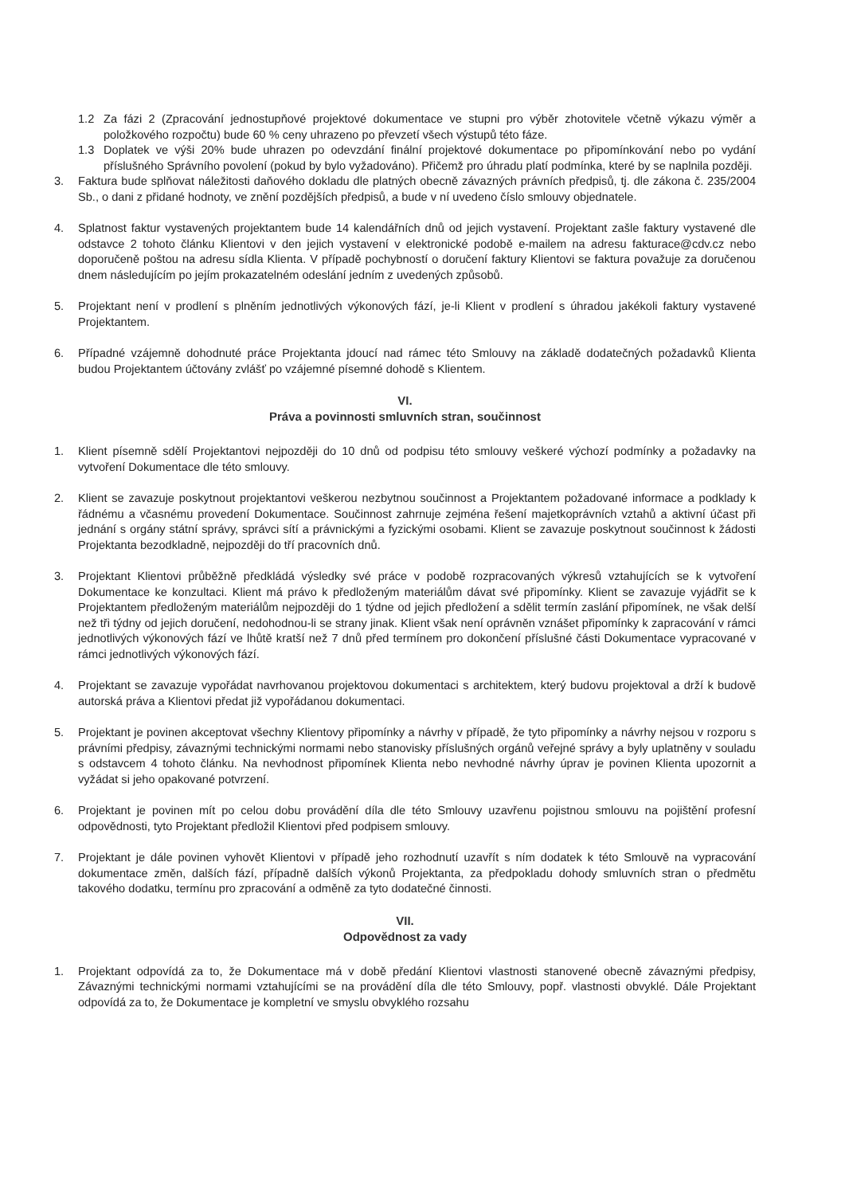1.2 Za fázi 2 (Zpracování jednostupňové projektové dokumentace ve stupni pro výběr zhotovitele včetně výkazu výměr a položkového rozpočtu) bude 60 % ceny uhrazeno po převzetí všech výstupů této fáze.
1.3 Doplatek ve výši 20% bude uhrazen po odevzdání finální projektové dokumentace po připomínkování nebo po vydání příslušného Správního povolení (pokud by bylo vyžadováno). Přičemž pro úhradu platí podmínka, které by se naplnila později.
3. Faktura bude splňovat náležitosti daňového dokladu dle platných obecně závazných právních předpisů, tj. dle zákona č. 235/2004 Sb., o dani z přidané hodnoty, ve znění pozdějších předpisů, a bude v ní uvedeno číslo smlouvy objednatele.
4. Splatnost faktur vystavených projektantem bude 14 kalendářních dnů od jejich vystavení. Projektant zašle faktury vystavené dle odstavce 2 tohoto článku Klientovi v den jejich vystavení v elektronické podobě e-mailem na adresu fakturace@cdv.cz nebo doporučeně poštou na adresu sídla Klienta. V případě pochybností o doručení faktury Klientovi se faktura považuje za doručenou dnem následujícím po jejím prokazatelném odeslání jedním z uvedených způsobů.
5. Projektant není v prodlení s plněním jednotlivých výkonových fází, je-li Klient v prodlení s úhradou jakékoli faktury vystavené Projektantem.
6. Případné vzájemně dohodnuté práce Projektanta jdoucí nad rámec této Smlouvy na základě dodatečných požadavků Klienta budou Projektantem účtovány zvlášť po vzájemné písemné dohodě s Klientem.
VI.
Práva a povinnosti smluvních stran, součinnost
1. Klient písemně sdělí Projektantovi nejpozději do 10 dnů od podpisu této smlouvy veškeré výchozí podmínky a požadavky na vytvoření Dokumentace dle této smlouvy.
2. Klient se zavazuje poskytnout projektantovi veškerou nezbytnou součinnost a Projektantem požadované informace a podklady k řádnému a včasnému provedení Dokumentace. Součinnost zahrnuje zejména řešení majetkoprávních vztahů a aktivní účast při jednání s orgány státní správy, správci sítí a právnickými a fyzickými osobami. Klient se zavazuje poskytnout součinnost k žádosti Projektanta bezodkladně, nejpozději do tří pracovních dnů.
3. Projektant Klientovi průběžně předkládá výsledky své práce v podobě rozpracovaných výkresů vztahujících se k vytvoření Dokumentace ke konzultaci. Klient má právo k předloženým materiálům dávat své připomínky. Klient se zavazuje vyjádřit se k Projektantem předloženým materiálům nejpozději do 1 týdne od jejich předložení a sdělit termín zaslání připomínek, ne však delší než tři týdny od jejich doručení, nedohodnou-li se strany jinak. Klient však není oprávněn vznášet připomínky k zapracování v rámci jednotlivých výkonových fází ve lhůtě kratší než 7 dnů před termínem pro dokončení příslušné části Dokumentace vypracované v rámci jednotlivých výkonových fází.
4. Projektant se zavazuje vypořádat navrhovanou projektovou dokumentaci s architektem, který budovu projektoval a drží k budově autorská práva a Klientovi předat již vypořádanou dokumentaci.
5. Projektant je povinen akceptovat všechny Klientovy připomínky a návrhy v případě, že tyto připomínky a návrhy nejsou v rozporu s právními předpisy, závaznými technickými normami nebo stanovisky příslušných orgánů veřejné správy a byly uplatněny v souladu s odstavcem 4 tohoto článku. Na nevhodnost připomínek Klienta nebo nevhodné návrhy úprav je povinen Klienta upozornit a vyžádat si jeho opakované potvrzení.
6. Projektant je povinen mít po celou dobu provádění díla dle této Smlouvy uzavřenu pojistnou smlouvu na pojištění profesní odpovědnosti, tyto Projektant předložil Klientovi před podpisem smlouvy.
7. Projektant je dále povinen vyhovět Klientovi v případě jeho rozhodnutí uzavřít s ním dodatek k této Smlouvě na vypracování dokumentace změn, dalších fází, případně dalších výkonů Projektanta, za předpokladu dohody smluvních stran o předmětu takového dodatku, termínu pro zpracování a odměně za tyto dodatečné činnosti.
VII.
Odpovědnost za vady
1. Projektant odpovídá za to, že Dokumentace má v době předání Klientovi vlastnosti stanovené obecně závaznými předpisy, Závaznými technickými normami vztahujícími se na provádění díla dle této Smlouvy, popř. vlastnosti obvyklé. Dále Projektant odpovídá za to, že Dokumentace je kompletní ve smyslu obvyklého rozsahu